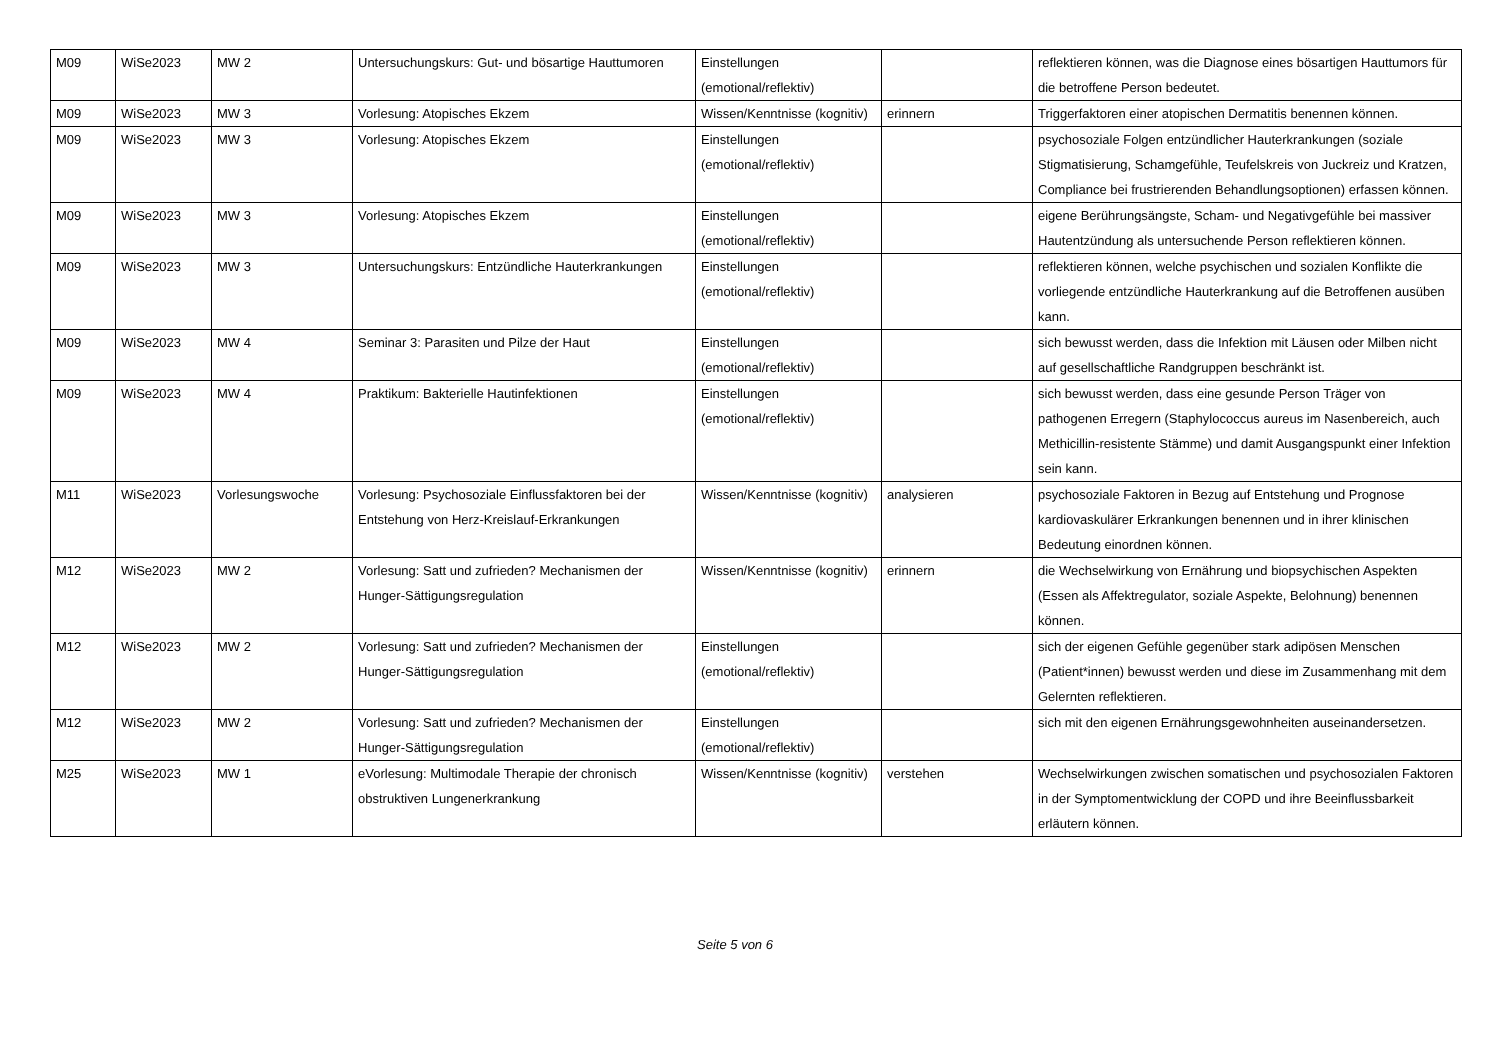| M09 | WiSe2023 | MW 2 | Untersuchungskurs: Gut- und bösartige Hauttumoren | Einstellungen (emotional/reflektiv) | | reflektieren können, was die Diagnose eines bösartigen Hauttumors für die betroffene Person bedeutet. |
| M09 | WiSe2023 | MW 3 | Vorlesung: Atopisches Ekzem | Wissen/Kenntnisse (kognitiv) | erinnern | Triggerfaktoren einer atopischen Dermatitis benennen können. |
| M09 | WiSe2023 | MW 3 | Vorlesung: Atopisches Ekzem | Einstellungen (emotional/reflektiv) | | psychosoziale Folgen entzündlicher Hauterkrankungen (soziale Stigmatisierung, Schamgefühle, Teufelskreis von Juckreiz und Kratzen, Compliance bei frustrierenden Behandlungsoptionen) erfassen können. |
| M09 | WiSe2023 | MW 3 | Vorlesung: Atopisches Ekzem | Einstellungen (emotional/reflektiv) | | eigene Berührungsängste, Scham- und Negativgefühle bei massiver Hautentzündung als untersuchende Person reflektieren können. |
| M09 | WiSe2023 | MW 3 | Untersuchungskurs: Entzündliche Hauterkrankungen | Einstellungen (emotional/reflektiv) | | reflektieren können, welche psychischen und sozialen Konflikte die vorliegende entzündliche Hauterkrankung auf die Betroffenen ausüben kann. |
| M09 | WiSe2023 | MW 4 | Seminar 3: Parasiten und Pilze der Haut | Einstellungen (emotional/reflektiv) | | sich bewusst werden, dass die Infektion mit Läusen oder Milben nicht auf gesellschaftliche Randgruppen beschränkt ist. |
| M09 | WiSe2023 | MW 4 | Praktikum: Bakterielle Hautinfektionen | Einstellungen (emotional/reflektiv) | | sich bewusst werden, dass eine gesunde Person Träger von pathogenen Erregern (Staphylococcus aureus im Nasenbereich, auch Methicillin-resistente Stämme) und damit Ausgangspunkt einer Infektion sein kann. |
| M11 | WiSe2023 | Vorlesungswoche | Vorlesung: Psychosoziale Einflussfaktoren bei der Entstehung von Herz-Kreislauf-Erkrankungen | Wissen/Kenntnisse (kognitiv) | analysieren | psychosoziale Faktoren in Bezug auf Entstehung und Prognose kardiovaskulärer Erkrankungen benennen und in ihrer klinischen Bedeutung einordnen können. |
| M12 | WiSe2023 | MW 2 | Vorlesung: Satt und zufrieden? Mechanismen der Hunger-Sättigungsregulation | Wissen/Kenntnisse (kognitiv) | erinnern | die Wechselwirkung von Ernährung und biopsychischen Aspekten (Essen als Affektregulator, soziale Aspekte, Belohnung) benennen können. |
| M12 | WiSe2023 | MW 2 | Vorlesung: Satt und zufrieden? Mechanismen der Hunger-Sättigungsregulation | Einstellungen (emotional/reflektiv) | | sich der eigenen Gefühle gegenüber stark adipösen Menschen (Patient*innen) bewusst werden und diese im Zusammenhang mit dem Gelernten reflektieren. |
| M12 | WiSe2023 | MW 2 | Vorlesung: Satt und zufrieden? Mechanismen der Hunger-Sättigungsregulation | Einstellungen (emotional/reflektiv) | | sich mit den eigenen Ernährungsgewohnheiten auseinandersetzen. |
| M25 | WiSe2023 | MW 1 | eVorlesung: Multimodale Therapie der chronisch obstruktiven Lungenerkrankung | Wissen/Kenntnisse (kognitiv) | verstehen | Wechselwirkungen zwischen somatischen und psychosozialen Faktoren in der Symptomentwicklung der COPD und ihre Beeinflussbarkeit erläutern können. |
Seite 5 von 6